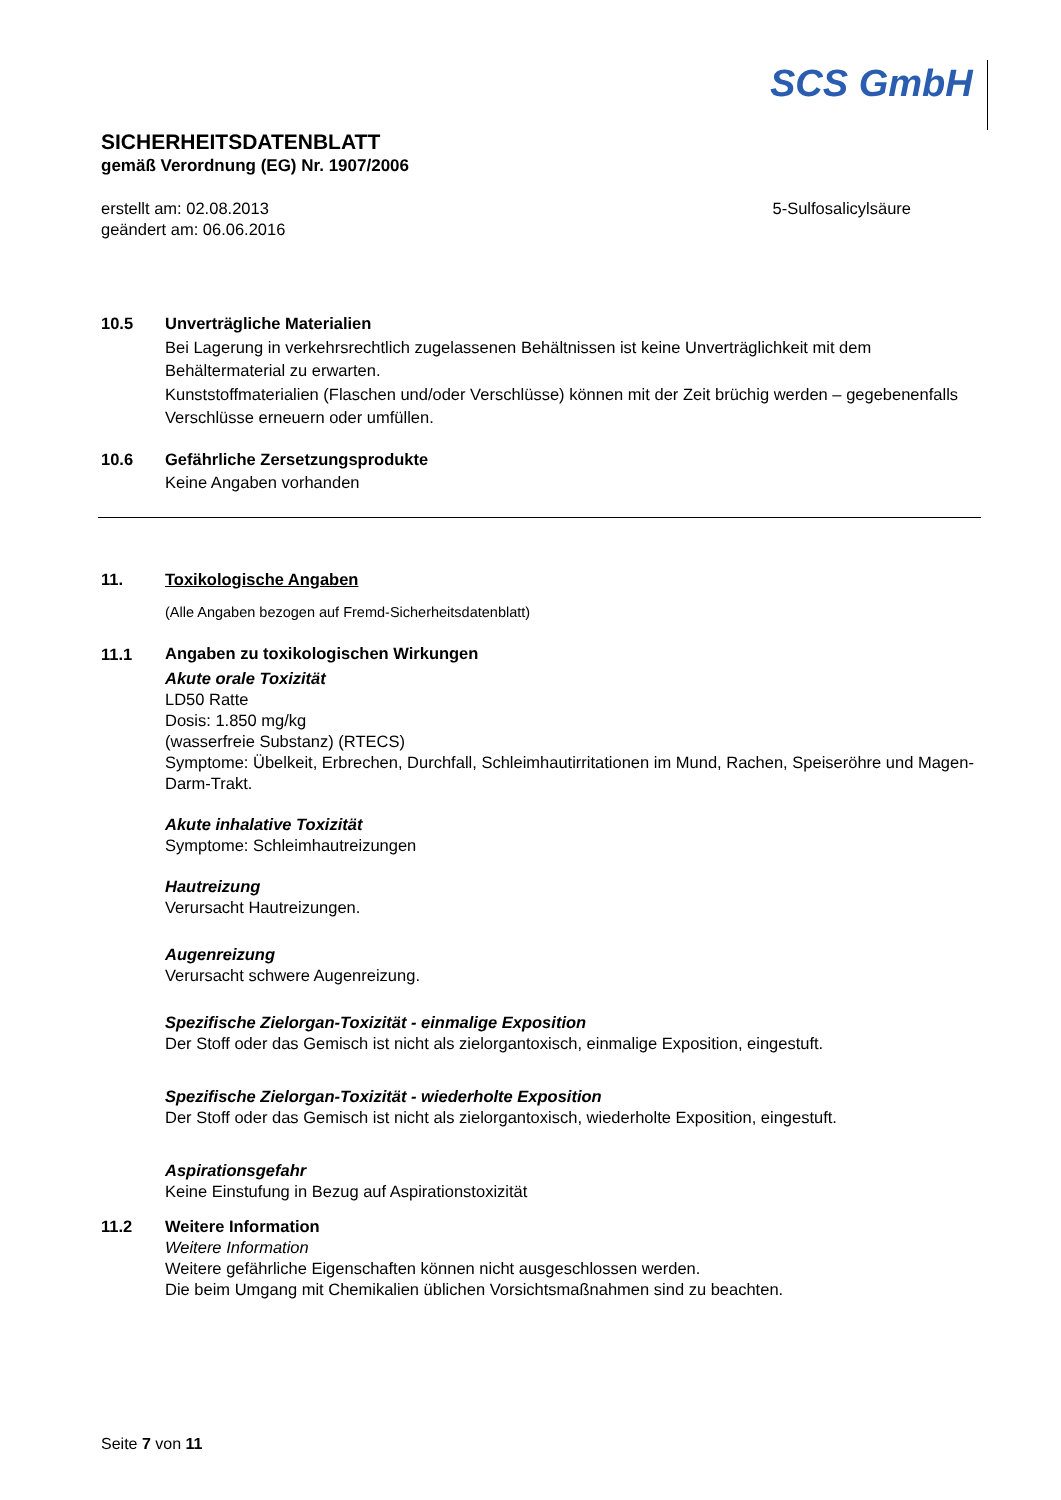SCS GmbH
SICHERHEITSDATENBLATT
gemäß Verordnung (EG) Nr. 1907/2006
erstellt am: 02.08.2013
geändert am: 06.06.2016
5-Sulfosalicylsäure
10.5 Unverträgliche Materialien
Bei Lagerung in verkehrsrechtlich zugelassenen Behältnissen ist keine Unverträglichkeit mit dem Behältermaterial zu erwarten.
Kunststoffmaterialien (Flaschen und/oder Verschlüsse) können mit der Zeit brüchig werden – gegebenenfalls Verschlüsse erneuern oder umfüllen.
10.6 Gefährliche Zersetzungsprodukte
Keine Angaben vorhanden
11. Toxikologische Angaben
(Alle Angaben bezogen auf Fremd-Sicherheitsdatenblatt)
11.1
Angaben zu toxikologischen Wirkungen
Akute orale Toxizität
LD50 Ratte
Dosis: 1.850 mg/kg
(wasserfreie Substanz) (RTECS)
Symptome: Übelkeit, Erbrechen, Durchfall, Schleimhautirritationen im Mund, Rachen, Speiseröhre und Magen-Darm-Trakt.
Akute inhalative Toxizität
Symptome: Schleimhautreizungen
Hautreizung
Verursacht Hautreizungen.
Augenreizung
Verursacht schwere Augenreizung.
Spezifische Zielorgan-Toxizität - einmalige Exposition
Der Stoff oder das Gemisch ist nicht als zielorgantoxisch, einmalige Exposition, eingestuft.
Spezifische Zielorgan-Toxizität - wiederholte Exposition
Der Stoff oder das Gemisch ist nicht als zielorgantoxisch, wiederholte Exposition, eingestuft.
Aspirationsgefahr
Keine Einstufung in Bezug auf Aspirationstoxizität
11.2 Weitere Information
Weitere Information
Weitere gefährliche Eigenschaften können nicht ausgeschlossen werden.
Die beim Umgang mit Chemikalien üblichen Vorsichtsmaßnahmen sind zu beachten.
Seite 7 von 11